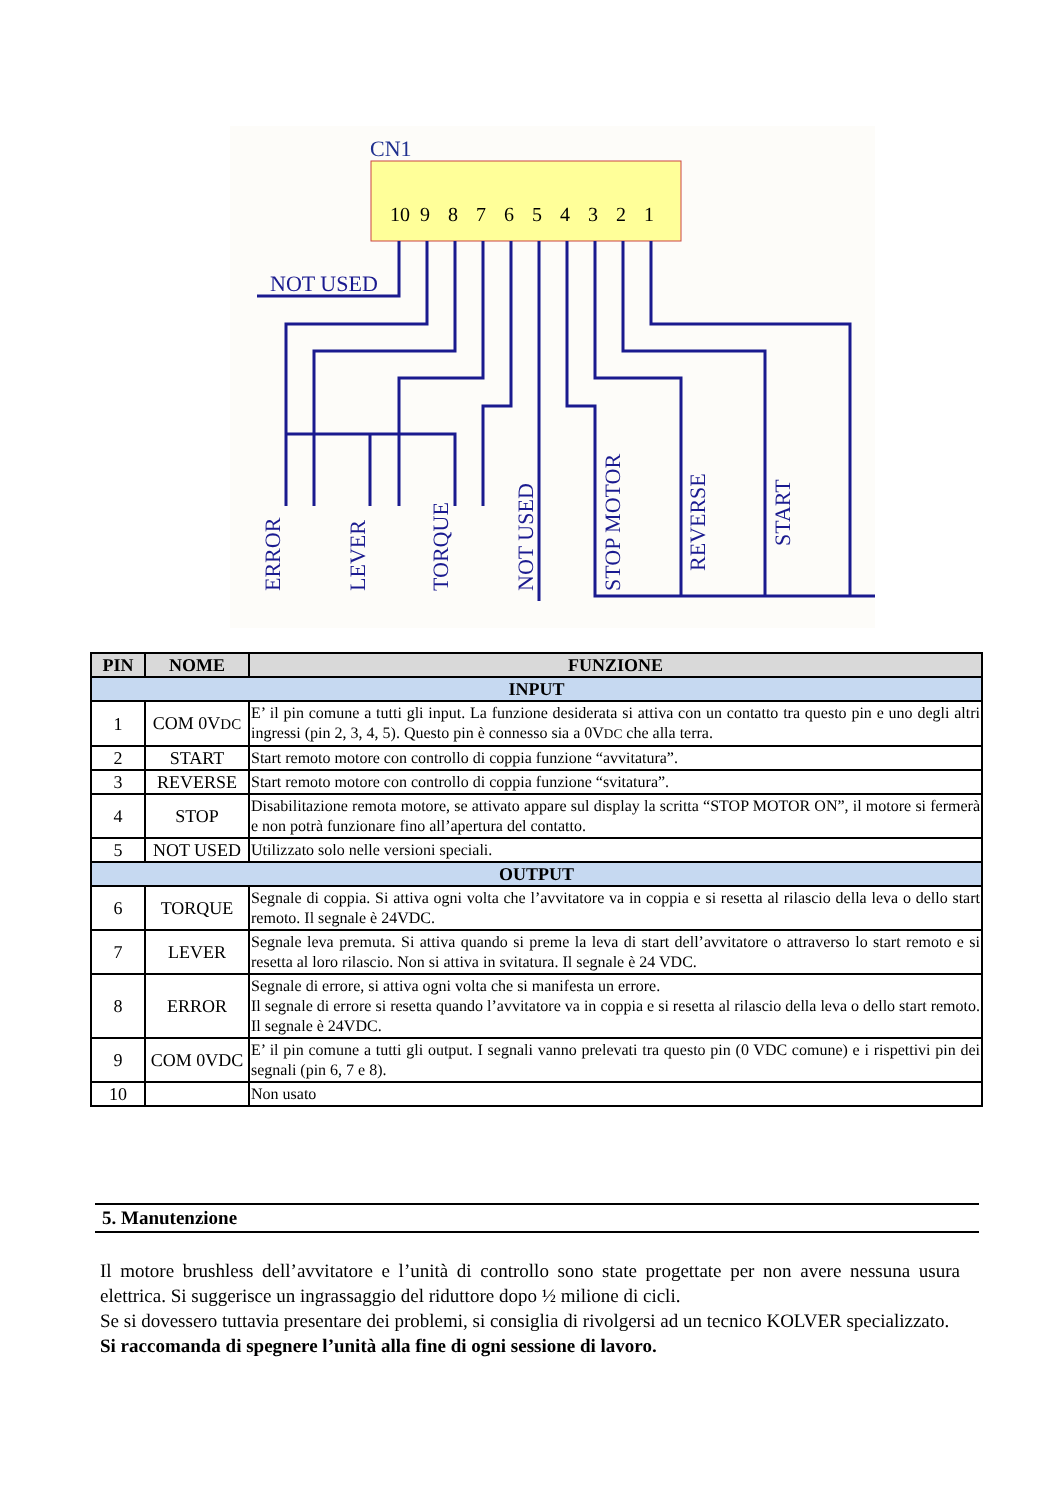CN1
10
9
8
7
6
5
4
3
2
1
NOT USED
ERROR
LEVER
TORQUE
NOT USED
STOP MOTOR
REVERSE
START
| PIN | NOME | FUNZIONE |
| --- | --- | --- |
| INPUT | | |
| 1 | COM 0V DC | E’ il pin comune a tutti gli input. La funzione desiderata si attiva con un contatto tra questo pin e uno degli altri ingressi (pin 2, 3, 4, 5). Questo pin è connesso sia a 0V DC che alla terra. |
| 2 | START | Start remoto motore con controllo di coppia funzione “avvitatura”. |
| 3 | REVERSE | Start remoto motore con controllo di coppia funzione “svitatura”. |
| 4 | STOP | Disabilitazione remota motore, se attivato appare sul display la scritta “STOP MOTOR ON”, il motore si fermerà e non potrà funzionare fino all’apertura del contatto. |
| 5 | NOT USED | Utilizzato solo nelle versioni speciali. |
| OUTPUT | | |
| 6 | TORQUE | Segnale di coppia. Si attiva ogni volta che l’avvitatore va in coppia e si resetta al rilascio della leva o dello start remoto. Il segnale è 24VDC. |
| 7 | LEVER | Segnale leva premuta. Si attiva quando si preme la leva di start dell’avvitatore o attraverso lo start remoto e si resetta al loro rilascio. Non si attiva in svitatura. Il segnale è 24 VDC. |
| 8 | ERROR | Segnale di errore, si attiva ogni volta che si manifesta un errore. Il segnale di errore si resetta quando l’avvitatore va in coppia e si resetta al rilascio della leva o dello start remoto. Il segnale è 24VDC. |
| 9 | COM 0VDC | E’ il pin comune a tutti gli output. I segnali vanno prelevati tra questo pin (0 VDC comune) e i rispettivi pin dei segnali (pin 6, 7 e 8). |
| 10 | | Non usato |
5. Manutenzione
Il motore brushless dell’avvitatore e l’unità di controllo sono state progettate per non avere nessuna usura elettrica. Si suggerisce un ingrassaggio del riduttore dopo ½ milione di cicli.
Se si dovessero tuttavia presentare dei problemi, si consiglia di rivolgersi ad un tecnico KOLVER specializzato.
Si raccomanda di spegnere l’unità alla fine di ogni sessione di lavoro.